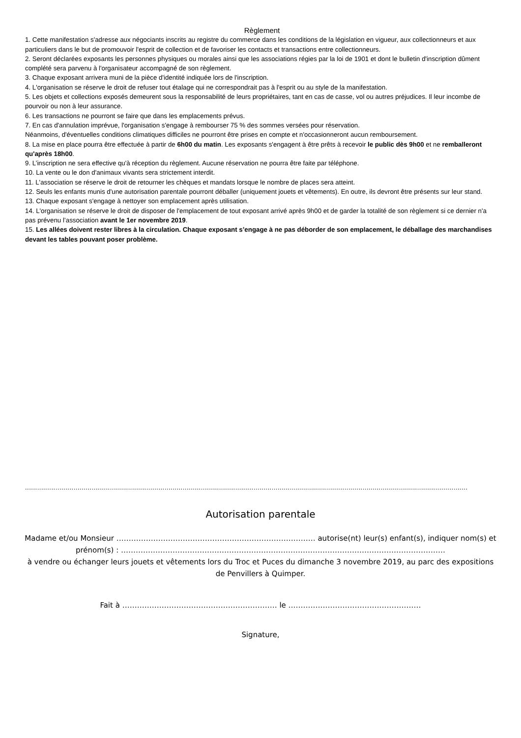Règlement
1. Cette manifestation s'adresse aux négociants inscrits au registre du commerce dans les conditions de la législation en vigueur, aux collectionneurs et aux particuliers dans le but de promouvoir l'esprit de collection et de favoriser les contacts et transactions entre collectionneurs.
2. Seront déclarées exposants les personnes physiques ou morales ainsi que les associations régies par la loi de 1901 et dont le bulletin d'inscription dûment complété sera parvenu à l'organisateur accompagné de son règlement.
3. Chaque exposant arrivera muni de la pièce d'identité indiquée lors de l'inscription.
4. L'organisation se réserve le droit de refuser tout étalage qui ne correspondrait pas à l'esprit ou au style de la manifestation.
5. Les objets et collections exposés demeurent sous la responsabilité de leurs propriétaires, tant en cas de casse, vol ou autres préjudices. Il leur incombe de pourvoir ou non à leur assurance.
6. Les transactions ne pourront se faire que dans les emplacements prévus.
7. En cas d'annulation imprévue, l'organisation s'engage à rembourser 75 % des sommes versées pour réservation.
Néanmoins, d'éventuelles conditions climatiques difficiles ne pourront être prises en compte et n'occasionneront aucun remboursement.
8. La mise en place pourra être effectuée à partir de 6h00 du matin. Les exposants s'engagent à être prêts à recevoir le public dès 9h00 et ne remballeront qu'après 18h00.
9. L’inscription ne sera effective qu'à réception du règlement. Aucune réservation ne pourra être faite par téléphone.
10. La vente ou le don d'animaux vivants sera strictement interdit.
11. L'association se réserve le droit de retourner les chèques et mandats lorsque le nombre de places sera atteint.
12. Seuls les enfants munis d'une autorisation parentale pourront déballer (uniquement jouets et vêtements). En outre, ils devront être présents sur leur stand.
13. Chaque exposant s'engage à nettoyer son emplacement après utilisation.
14. L'organisation se réserve le droit de disposer de l'emplacement de tout exposant arrivé après 9h00 et de garder la totalité de son règlement si ce dernier n'a pas prévenu l’association avant le 1er novembre 2019.
15. Les allées doivent rester libres à la circulation. Chaque exposant s’engage à ne pas déborder de son emplacement, le déballage des marchandises devant les tables pouvant poser problème.
...........................................................................................................................................................................................................................
Autorisation parentale
Madame et/ou Monsieur ……………………………………………………………………… autorise(nt) leur(s) enfant(s), indiquer nom(s) et prénom(s) : ……………………………………………………………………………………………………………………
à vendre ou échanger leurs jouets et vêtements lors du Troc et Puces du dimanche 3 novembre 2019, au parc des expositions de Penvillers à Quimper.
Fait à ……………………………………………………… le ………………………………………………
Signature,